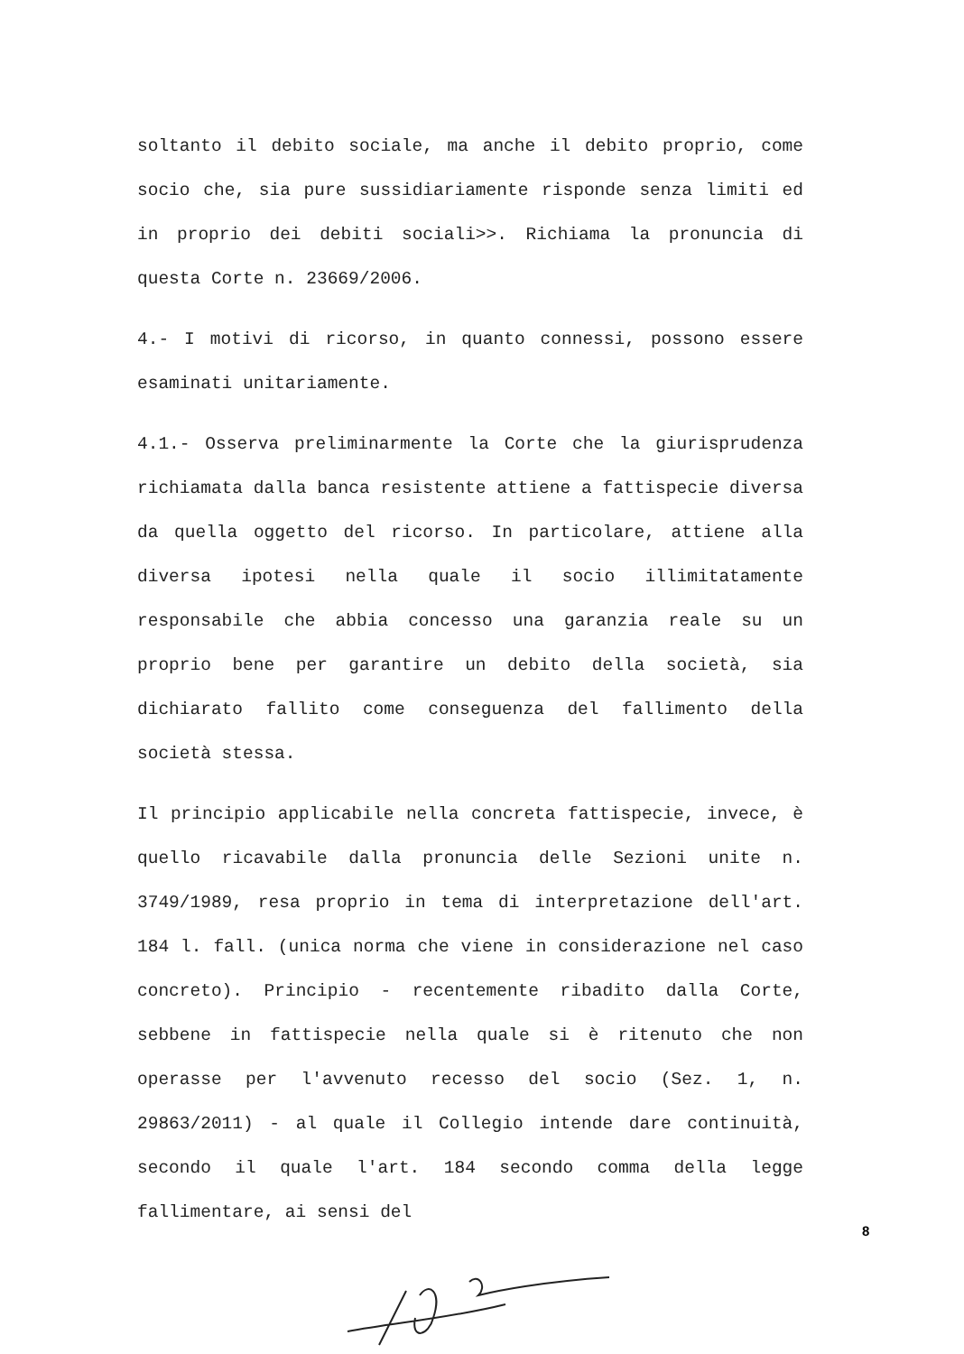soltanto il debito sociale, ma anche il debito proprio, come socio che, sia pure sussidiariamente risponde senza limiti ed in proprio dei debiti sociali>>. Richiama la pronuncia di questa Corte n. 23669/2006.
4.- I motivi di ricorso, in quanto connessi, possono essere esaminati unitariamente.
4.1.- Osserva preliminarmente la Corte che la giurisprudenza richiamata dalla banca resistente attiene a fattispecie diversa da quella oggetto del ricorso. In particolare, attiene alla diversa ipotesi nella quale il socio illimitatamente responsabile che abbia concesso una garanzia reale su un proprio bene per garantire un debito della società, sia dichiarato fallito come conseguenza del fallimento della società stessa.
Il principio applicabile nella concreta fattispecie, invece, è quello ricavabile dalla pronuncia delle Sezioni unite n. 3749/1989, resa proprio in tema di interpretazione dell'art. 184 l. fall. (unica norma che viene in considerazione nel caso concreto). Principio - recentemente ribadito dalla Corte, sebbene in fattispecie nella quale si è ritenuto che non operasse per l'avvenuto recesso del socio (Sez. 1, n. 29863/2011) - al quale il Collegio intende dare continuità, secondo il quale l'art. 184 secondo comma della legge fallimentare, ai sensi del
8